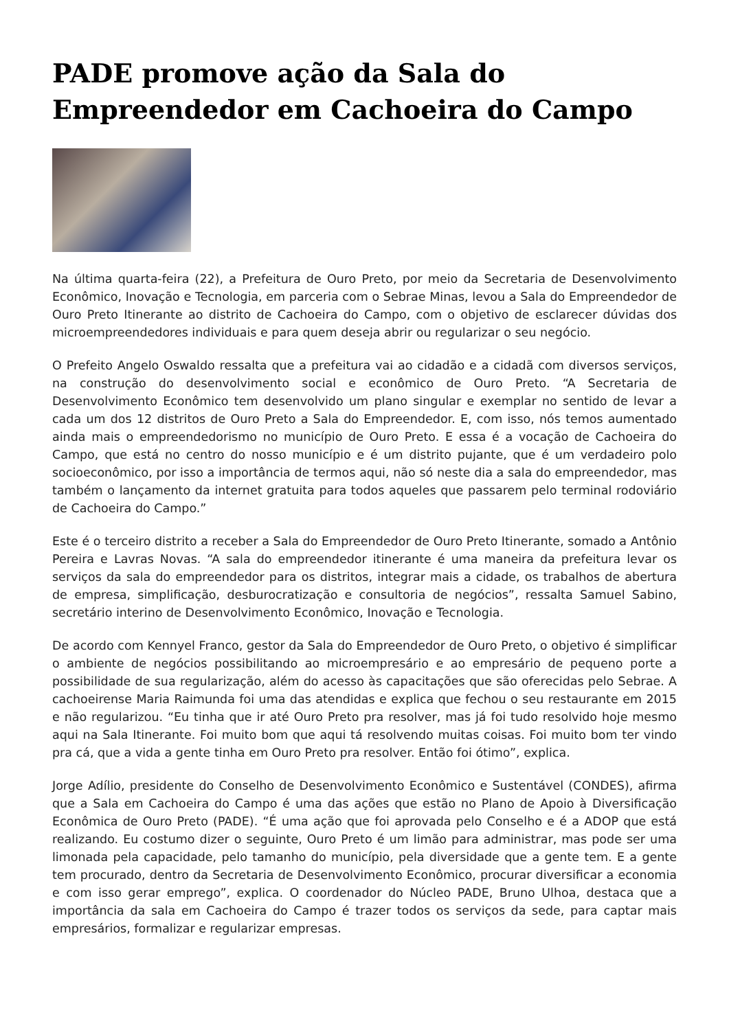PADE promove ação da Sala do Empreendedor em Cachoeira do Campo
Na última quarta-feira (22), a Prefeitura de Ouro Preto, por meio da Secretaria de Desenvolvimento Econômico, Inovação e Tecnologia, em parceria com o Sebrae Minas, levou a Sala do Empreendedor de Ouro Preto Itinerante ao distrito de Cachoeira do Campo, com o objetivo de esclarecer dúvidas dos microempreendedores individuais e para quem deseja abrir ou regularizar o seu negócio.
O Prefeito Angelo Oswaldo ressalta que a prefeitura vai ao cidadão e a cidadã com diversos serviços, na construção do desenvolvimento social e econômico de Ouro Preto. “A Secretaria de Desenvolvimento Econômico tem desenvolvido um plano singular e exemplar no sentido de levar a cada um dos 12 distritos de Ouro Preto a Sala do Empreendedor. E, com isso, nós temos aumentado ainda mais o empreendedorismo no município de Ouro Preto. E essa é a vocação de Cachoeira do Campo, que está no centro do nosso município e é um distrito pujante, que é um verdadeiro polo socioeconômico, por isso a importância de termos aqui, não só neste dia a sala do empreendedor, mas também o lançamento da internet gratuita para todos aqueles que passarem pelo terminal rodoviário de Cachoeira do Campo.”
Este é o terceiro distrito a receber a Sala do Empreendedor de Ouro Preto Itinerante, somado a Antônio Pereira e Lavras Novas. “A sala do empreendedor itinerante é uma maneira da prefeitura levar os serviços da sala do empreendedor para os distritos, integrar mais a cidade, os trabalhos de abertura de empresa, simplificação, desburocratização e consultoria de negócios”, ressalta Samuel Sabino, secretário interino de Desenvolvimento Econômico, Inovação e Tecnologia.
De acordo com Kennyel Franco, gestor da Sala do Empreendedor de Ouro Preto, o objetivo é simplificar o ambiente de negócios possibilitando ao microempresário e ao empresário de pequeno porte a possibilidade de sua regularização, além do acesso às capacitações que são oferecidas pelo Sebrae. A cachoeirense Maria Raimunda foi uma das atendidas e explica que fechou o seu restaurante em 2015 e não regularizou. “Eu tinha que ir até Ouro Preto pra resolver, mas já foi tudo resolvido hoje mesmo aqui na Sala Itinerante. Foi muito bom que aqui tá resolvendo muitas coisas. Foi muito bom ter vindo pra cá, que a vida a gente tinha em Ouro Preto pra resolver. Então foi ótimo”, explica.
Jorge Adílio, presidente do Conselho de Desenvolvimento Econômico e Sustentável (CONDES), afirma que a Sala em Cachoeira do Campo é uma das ações que estão no Plano de Apoio à Diversificação Econômica de Ouro Preto (PADE). “É uma ação que foi aprovada pelo Conselho e é a ADOP que está realizando. Eu costumo dizer o seguinte, Ouro Preto é um limão para administrar, mas pode ser uma limonada pela capacidade, pelo tamanho do município, pela diversidade que a gente tem. E a gente tem procurado, dentro da Secretaria de Desenvolvimento Econômico, procurar diversificar a economia e com isso gerar emprego”, explica. O coordenador do Núcleo PADE, Bruno Ulhoa, destaca que a importância da sala em Cachoeira do Campo é trazer todos os serviços da sede, para captar mais empresários, formalizar e regularizar empresas.